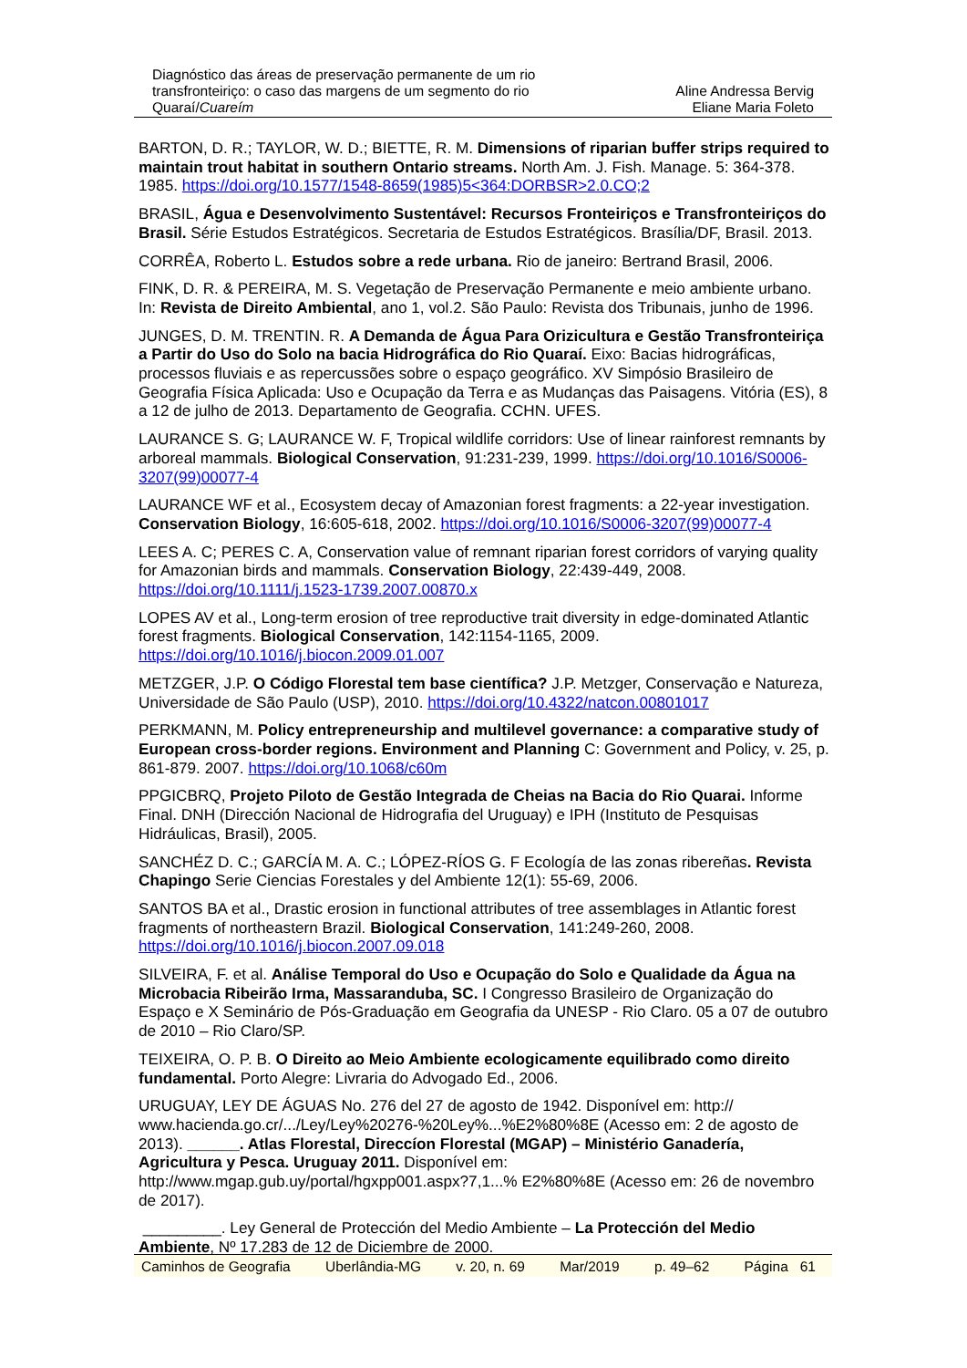Diagnóstico das áreas de preservação permanente de um rio transfronteiriço: o caso das margens de um segmento do rio Quaraí/Cuareím
Aline Andressa Bervig
Eliane Maria Foleto
BARTON, D. R.; TAYLOR, W. D.; BIETTE, R. M. Dimensions of riparian buffer strips required to maintain trout habitat in southern Ontario streams. North Am. J. Fish. Manage. 5: 364-378. 1985. https://doi.org/10.1577/1548-8659(1985)5<364:DORBSR>2.0.CO;2
BRASIL, Água e Desenvolvimento Sustentável: Recursos Fronteiriços e Transfronteiriços do Brasil. Série Estudos Estratégicos. Secretaria de Estudos Estratégicos. Brasília/DF, Brasil. 2013.
CORRÊA, Roberto L. Estudos sobre a rede urbana. Rio de janeiro: Bertrand Brasil, 2006.
FINK, D. R. & PEREIRA, M. S. Vegetação de Preservação Permanente e meio ambiente urbano. In: Revista de Direito Ambiental, ano 1, vol.2. São Paulo: Revista dos Tribunais, junho de 1996.
JUNGES, D. M. TRENTIN. R. A Demanda de Água Para Orizicultura e Gestão Transfronteiriça a Partir do Uso do Solo na bacia Hidrográfica do Rio Quaraí. Eixo: Bacias hidrográficas, processos fluviais e as repercussões sobre o espaço geográfico. XV Simpósio Brasileiro de Geografia Física Aplicada: Uso e Ocupação da Terra e as Mudanças das Paisagens. Vitória (ES), 8 a 12 de julho de 2013. Departamento de Geografia. CCHN. UFES.
LAURANCE S. G; LAURANCE W. F, Tropical wildlife corridors: Use of linear rainforest remnants by arboreal mammals. Biological Conservation, 91:231-239, 1999. https://doi.org/10.1016/S0006-3207(99)00077-4
LAURANCE WF et al., Ecosystem decay of Amazonian forest fragments: a 22-year investigation. Conservation Biology, 16:605-618, 2002. https://doi.org/10.1016/S0006-3207(99)00077-4
LEES A. C; PERES C. A, Conservation value of remnant riparian forest corridors of varying quality for Amazonian birds and mammals. Conservation Biology, 22:439-449, 2008. https://doi.org/10.1111/j.1523-1739.2007.00870.x
LOPES AV et al., Long-term erosion of tree reproductive trait diversity in edge-dominated Atlantic forest fragments. Biological Conservation, 142:1154-1165, 2009. https://doi.org/10.1016/j.biocon.2009.01.007
METZGER, J.P. O Código Florestal tem base científica? J.P. Metzger, Conservação e Natureza, Universidade de São Paulo (USP), 2010. https://doi.org/10.4322/natcon.00801017
PERKMANN, M. Policy entrepreneurship and multilevel governance: a comparative study of European cross-border regions. Environment and Planning C: Government and Policy, v. 25, p. 861-879. 2007. https://doi.org/10.1068/c60m
PPGICBRQ, Projeto Piloto de Gestão Integrada de Cheias na Bacia do Rio Quarai. Informe Final. DNH (Dirección Nacional de Hidrografia del Uruguay) e IPH (Instituto de Pesquisas Hidráulicas, Brasil), 2005.
SANCHÉZ D. C.; GARCÍA M. A. C.; LÓPEZ-RÍOS G. F Ecología de las zonas ribereñas. Revista Chapingo Serie Ciencias Forestales y del Ambiente 12(1): 55-69, 2006.
SANTOS BA et al., Drastic erosion in functional attributes of tree assemblages in Atlantic forest fragments of northeastern Brazil. Biological Conservation, 141:249-260, 2008. https://doi.org/10.1016/j.biocon.2007.09.018
SILVEIRA, F. et al. Análise Temporal do Uso e Ocupação do Solo e Qualidade da Água na Microbacia Ribeirão Irma, Massaranduba, SC. I Congresso Brasileiro de Organização do Espaço e X Seminário de Pós-Graduação em Geografia da UNESP - Rio Claro. 05 a 07 de outubro de 2010 – Rio Claro/SP.
TEIXEIRA, O. P. B. O Direito ao Meio Ambiente ecologicamente equilibrado como direito fundamental. Porto Alegre: Livraria do Advogado Ed., 2006.
URUGUAY, LEY DE ÁGUAS No. 276 del 27 de agosto de 1942. Disponível em: http:// www.hacienda.go.cr/.../Ley/Ley%20276-%20Ley%...%E2%80%8E (Acesso em: 2 de agosto de 2013). ______. Atlas Florestal, Direccíon Florestal (MGAP) – Ministério Ganadería, Agricultura y Pesca. Uruguay 2011. Disponível em: http://www.mgap.gub.uy/portal/hgxpp001.aspx?7,1...% E2%80%8E (Acesso em: 26 de novembro de 2017).
_________. Ley General de Protección del Medio Ambiente – La Protección del Medio Ambiente, Nº 17.283 de 12 de Diciembre de 2000.
Caminhos de Geografia Uberlândia-MG v. 20, n. 69 Mar/2019 p. 49–62 Página 61